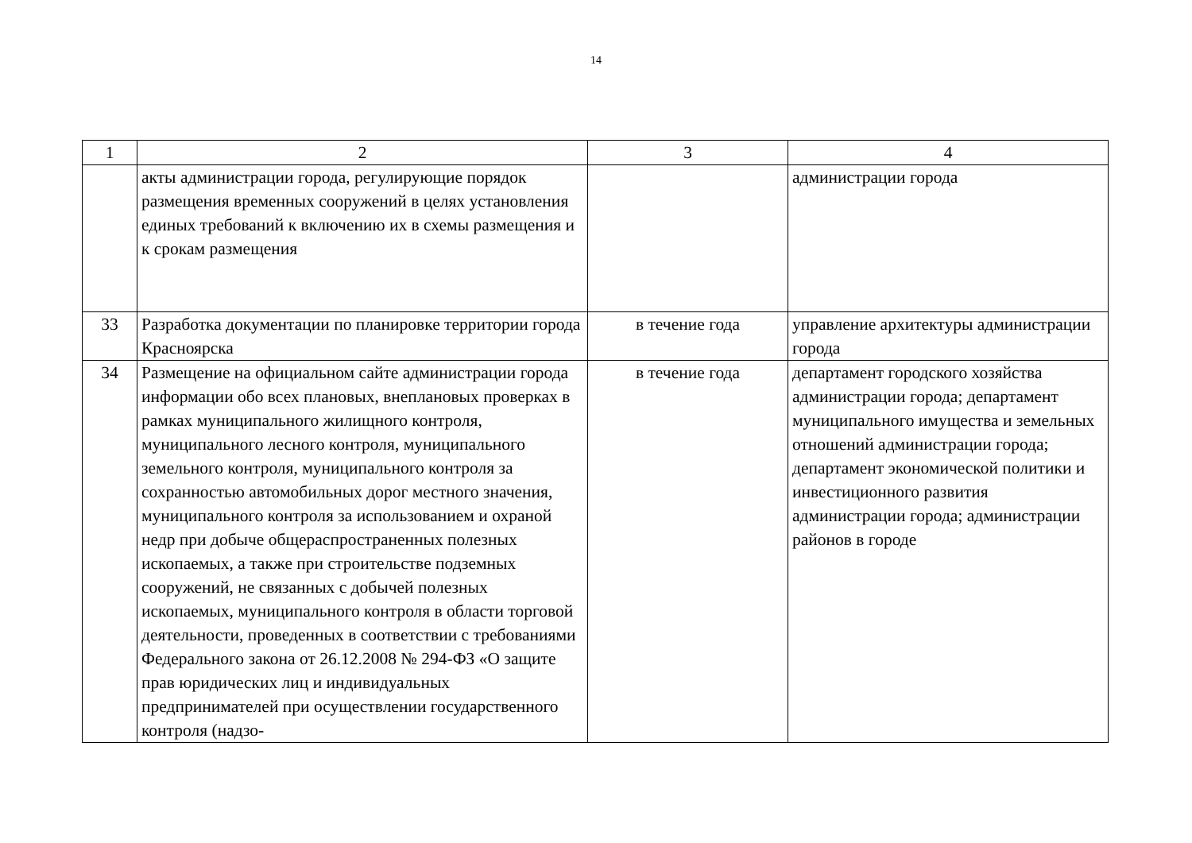14
| 1 | 2 | 3 | 4 |
| | акты администрации города, регулирующие порядок размещения временных сооружений в целях установления единых требований к включению их в схемы размещения и к срокам размещения | | администрации города |
| 33 | Разработка документации по планировке территории города Красноярска | в течение года | управление архитектуры администрации города |
| 34 | Размещение на официальном сайте администрации города информации обо всех плановых, внеплановых проверках в рамках муниципального жилищного контроля, муниципального лесного контроля, муниципального земельного контроля, муниципального контроля за сохранностью автомобильных дорог местного значения, муниципального контроля за использованием и охраной недр при добыче общераспространенных полезных ископаемых, а также при строительстве подземных сооружений, не связанных с добычей полезных ископаемых, муниципального контроля в области торговой деятельности, проведенных в соответствии с требованиями Федерального закона от 26.12.2008 № 294-ФЗ «О защите прав юридических лиц и индивидуальных предпринимателей при осуществлении государственного контроля (надзо- | в течение года | департамент городского хозяйства администрации города; департамент муниципального имущества и земельных отношений администрации города; департамент экономической политики и инвестиционного развития администрации города; администрации районов в городе |